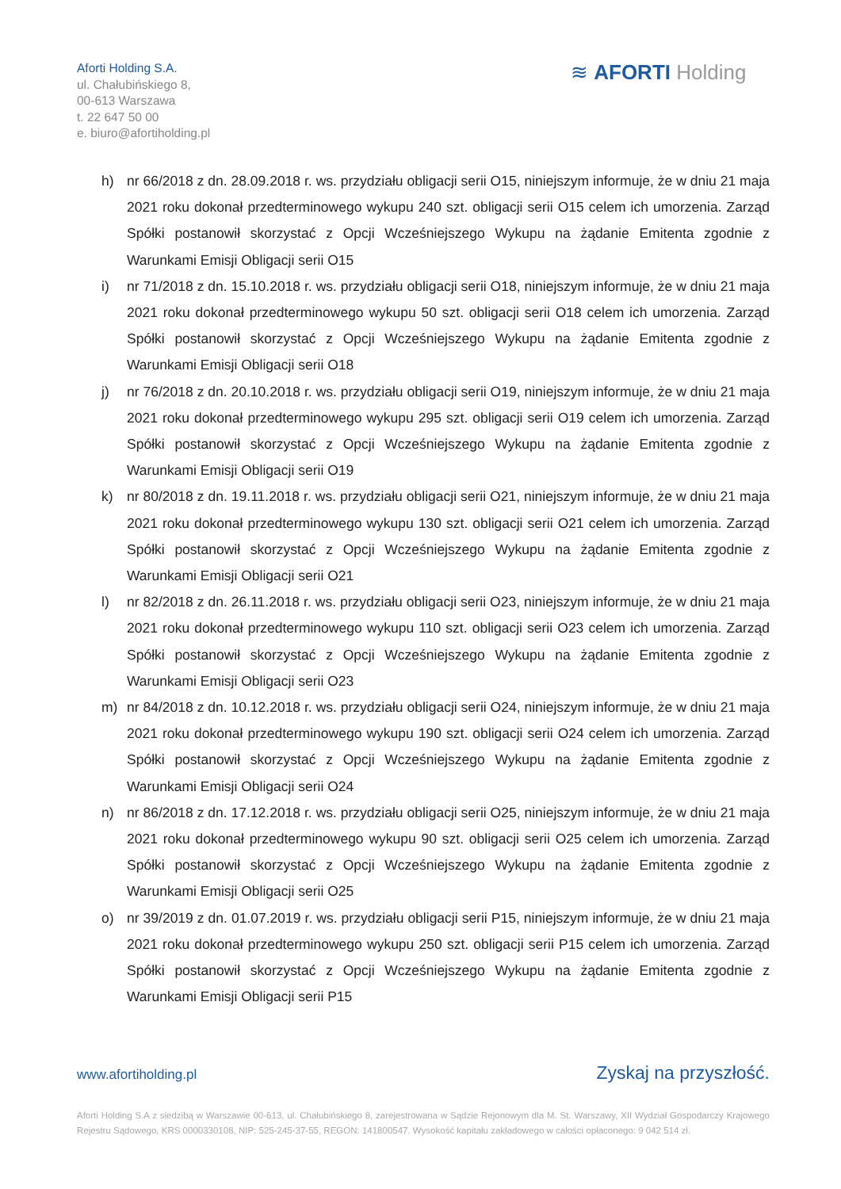Aforti Holding S.A.
ul. Chałubińskiego 8,
00-613 Warszawa
t. 22 647 50 00
e. biuro@afortiholding.pl
≋ AFORTI Holding
h) nr 66/2018 z dn. 28.09.2018 r. ws. przydziału obligacji serii O15, niniejszym informuje, że w dniu 21 maja 2021 roku dokonał przedterminowego wykupu 240 szt. obligacji serii O15 celem ich umorzenia. Zarząd Spółki postanowił skorzystać z Opcji Wcześniejszego Wykupu na żądanie Emitenta zgodnie z Warunkami Emisji Obligacji serii O15
i) nr 71/2018 z dn. 15.10.2018 r. ws. przydziału obligacji serii O18, niniejszym informuje, że w dniu 21 maja 2021 roku dokonał przedterminowego wykupu 50 szt. obligacji serii O18 celem ich umorzenia. Zarząd Spółki postanowił skorzystać z Opcji Wcześniejszego Wykupu na żądanie Emitenta zgodnie z Warunkami Emisji Obligacji serii O18
j) nr 76/2018 z dn. 20.10.2018 r. ws. przydziału obligacji serii O19, niniejszym informuje, że w dniu 21 maja 2021 roku dokonał przedterminowego wykupu 295 szt. obligacji serii O19 celem ich umorzenia. Zarząd Spółki postanowił skorzystać z Opcji Wcześniejszego Wykupu na żądanie Emitenta zgodnie z Warunkami Emisji Obligacji serii O19
k) nr 80/2018 z dn. 19.11.2018 r. ws. przydziału obligacji serii O21, niniejszym informuje, że w dniu 21 maja 2021 roku dokonał przedterminowego wykupu 130 szt. obligacji serii O21 celem ich umorzenia. Zarząd Spółki postanowił skorzystać z Opcji Wcześniejszego Wykupu na żądanie Emitenta zgodnie z Warunkami Emisji Obligacji serii O21
l) nr 82/2018 z dn. 26.11.2018 r. ws. przydziału obligacji serii O23, niniejszym informuje, że w dniu 21 maja 2021 roku dokonał przedterminowego wykupu 110 szt. obligacji serii O23 celem ich umorzenia. Zarząd Spółki postanowił skorzystać z Opcji Wcześniejszego Wykupu na żądanie Emitenta zgodnie z Warunkami Emisji Obligacji serii O23
m) nr 84/2018 z dn. 10.12.2018 r. ws. przydziału obligacji serii O24, niniejszym informuje, że w dniu 21 maja 2021 roku dokonał przedterminowego wykupu 190 szt. obligacji serii O24 celem ich umorzenia. Zarząd Spółki postanowił skorzystać z Opcji Wcześniejszego Wykupu na żądanie Emitenta zgodnie z Warunkami Emisji Obligacji serii O24
n) nr 86/2018 z dn. 17.12.2018 r. ws. przydziału obligacji serii O25, niniejszym informuje, że w dniu 21 maja 2021 roku dokonał przedterminowego wykupu 90 szt. obligacji serii O25 celem ich umorzenia. Zarząd Spółki postanowił skorzystać z Opcji Wcześniejszego Wykupu na żądanie Emitenta zgodnie z Warunkami Emisji Obligacji serii O25
o) nr 39/2019 z dn. 01.07.2019 r. ws. przydziału obligacji serii P15, niniejszym informuje, że w dniu 21 maja 2021 roku dokonał przedterminowego wykupu 250 szt. obligacji serii P15 celem ich umorzenia. Zarząd Spółki postanowił skorzystać z Opcji Wcześniejszego Wykupu na żądanie Emitenta zgodnie z Warunkami Emisji Obligacji serii P15
www.afortiholding.pl Zyskaj na przyszłość.
Aforti Holding S.A z siedzibą w Warszawie 00-613, ul. Chałubińskiego 8, zarejestrowana w Sądzie Rejonowym dla M. St. Warszawy, XII Wydział Gospodarczy Krajowego Rejestru Sądowego, KRS 0000330108, NIP: 525-245-37-55, REGON: 141800547. Wysokość kapitału zakładowego w całości opłaconego: 9 042 514 zł.